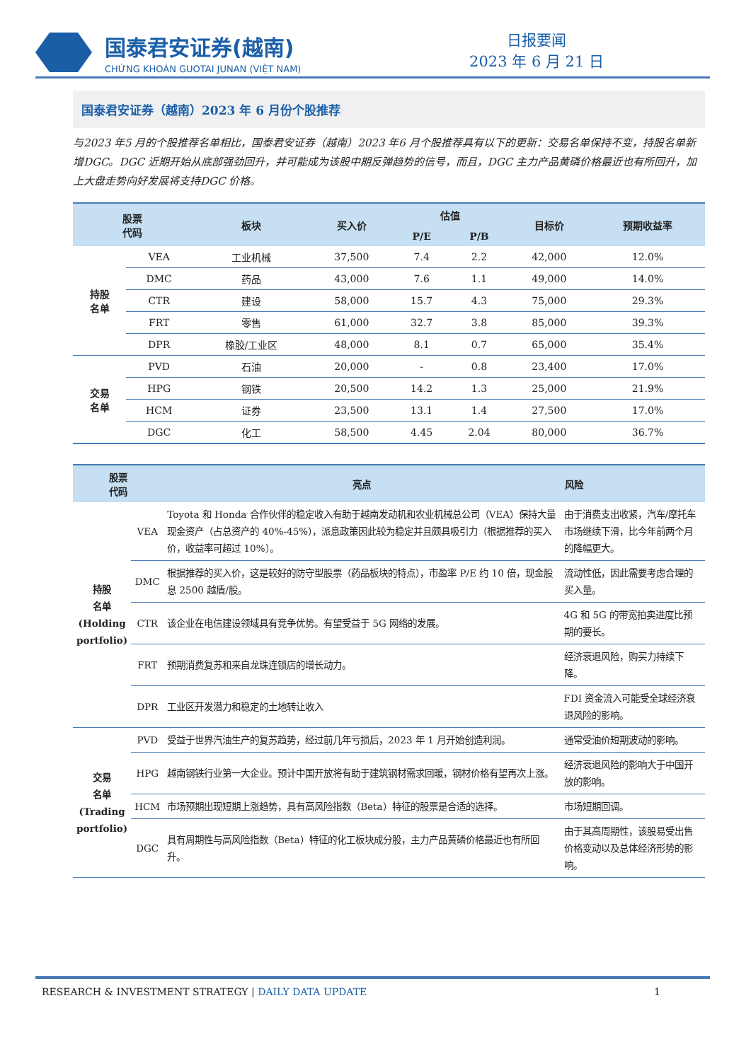国泰君安证券(越南)
CHỨNG KHOÁN GUOTAI JUNAN (VIỆT NAM)
日报要闻
2023 年 6 月 21 日
国泰君安证券（越南）2023 年 6 月份个股推荐
与2023 年5 月的个股推荐名单相比，国泰君安证券（越南）2023 年6 月个股推荐具有以下的更新：交易名单保持不变，持股名单新增DGC。DGC 近期开始从底部强劲回升，并可能成为该股中期反弹趋势的信号，而且，DGC 主力产品黄磷价格最近也有所回升，加上大盘走势向好发展将支持DGC 价格。
| 股票 代码 | | 板块 | 买入价 | 估值 | | 目标价 | 预期收益率 |
| --- | --- | --- | --- | --- | --- | --- | --- |
| | | | | P/E | P/B | | |
| 持股 名单 | VEA | 工业机械 | 37,500 | 7.4 | 2.2 | 42,000 | 12.0% |
| | DMC | 药品 | 43,000 | 7.6 | 1.1 | 49,000 | 14.0% |
| | CTR | 建设 | 58,000 | 15.7 | 4.3 | 75,000 | 29.3% |
| | FRT | 零售 | 61,000 | 32.7 | 3.8 | 85,000 | 39.3% |
| | DPR | 橡胶/工业区 | 48,000 | 8.1 | 0.7 | 65,000 | 35.4% |
| 交易 名单 | PVD | 石油 | 20,000 | - | 0.8 | 23,400 | 17.0% |
| | HPG | 钢铁 | 20,500 | 14.2 | 1.3 | 25,000 | 21.9% |
| | HCM | 证券 | 23,500 | 13.1 | 1.4 | 27,500 | 17.0% |
| | DGC | 化工 | 58,500 | 4.45 | 2.04 | 80,000 | 36.7% |
| 股票 代码 | | 亮点 | 风险 |
| --- | --- | --- | --- |
| 持股 名单 (Holding portfolio) | VEA | Toyota 和 Honda 合作伙伴的稳定收入有助于越南发动机和农业机械总公司（VEA）保持大量现金资产（占总资产的 40%-45%），派息政策因此较为稳定并且颇具吸引力（根据推荐的买入价，收益率可超过 10%）。 | 由于消费支出收紧，汽车/摩托车市场继续下滑，比今年前两个月的降幅更大。 |
| | DMC | 根据推荐的买入价，这是较好的防守型股票（药品板块的特点），市盈率 P/E 约 10 倍，现金股息 2500 越盾/股。 | 流动性低，因此需要考虑合理的买入量。 |
| | CTR | 该企业在电信建设领域具有竞争优势。有望受益于 5G 网络的发展。 | 4G 和 5G 的带宽拍卖进度比预期的要长。 |
| | FRT | 预期消费复苏和来自龙珠连锁店的增长动力。 | 经济衰退风险，购买力持续下降。 |
| | DPR | 工业区开发潜力和稳定的土地转让收入 | FDI 资金流入可能受全球经济衰退风险的影响。 |
| 交易 名单 (Trading portfolio) | PVD | 受益于世界汽油生产的复苏趋势，经过前几年亏损后，2023 年 1 月开始创造利润。 | 通常受油价短期波动的影响。 |
| | HPG | 越南钢铁行业第一大企业。预计中国开放将有助于建筑钢材需求回暖，钢材价格有望再次上涨。 | 经济衰退风险的影响大于中国开放的影响。 |
| | HCM | 市场预期出现短期上涨趋势，具有高风险指数（Beta）特征的股票是合适的选择。 | 市场短期回调。 |
| | DGC | 具有周期性与高风险指数（Beta）特征的化工板块成分股，主力产品黄磷价格最近也有所回升。 | 由于其高周期性，该股易受出售价格变动以及总体经济形势的影响。 |
RESEARCH & INVESTMENT STRATEGY | DAILY DATA UPDATE 1